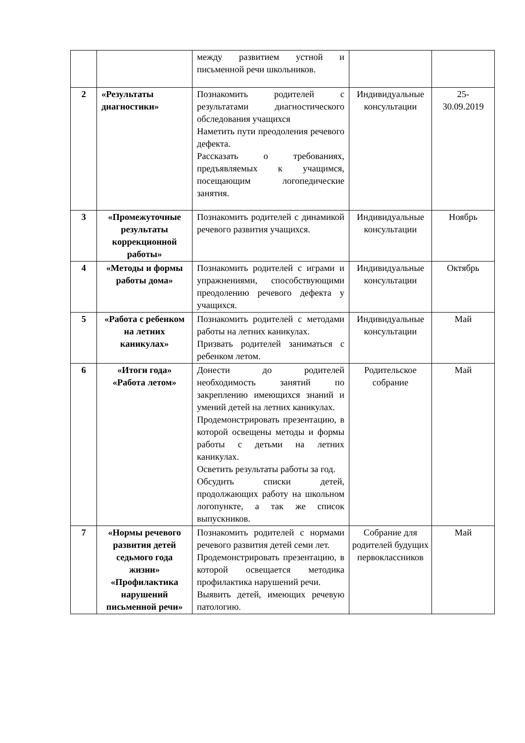| | | между развитием устной и письменной речи школьников. | | |
| 2 | «Результаты диагностики» | Познакомить родителей с результатами диагностического обследования учащихся Наметить пути преодоления речевого дефекта. Рассказать о требованиях, предъявляемых к учащимся, посещающим логопедические занятия. | Индивидуальные консультации | 25- 30.09.2019 |
| 3 | «Промежуточные результаты коррекционной работы» | Познакомить родителей с динамикой речевого развития учащихся. | Индивидуальные консультации | Ноябрь |
| 4 | «Методы и формы работы дома» | Познакомить родителей с играми и упражнениями, способствующими преодолению речевого дефекта у учащихся. | Индивидуальные консультации | Октябрь |
| 5 | «Работа с ребенком на летних каникулах» | Познакомить родителей с методами работы на летних каникулах. Призвать родителей заниматься с ребенком летом. | Индивидуальные консультации | Май |
| 6 | «Итоги года» «Работа летом» | Донести до родителей необходимость занятий по закреплению имеющихся знаний и умений детей на летних каникулах. Продемонстрировать презентацию, в которой освещены методы и формы работы с детьми на летних каникулах. Осветить результаты работы за год. Обсудить списки детей, продолжающих работу на школьном логопункте, а так же список выпускников. | Родительское собрание | Май |
| 7 | «Нормы речевого развития детей седьмого года жизни» «Профилактика нарушений письменной речи» | Познакомить родителей с нормами речевого развития детей семи лет. Продемонстрировать презентацию, в которой освещается методика профилактика нарушений речи. Выявить детей, имеющих речевую патологию. | Собрание для родителей будущих первоклассников | Май |